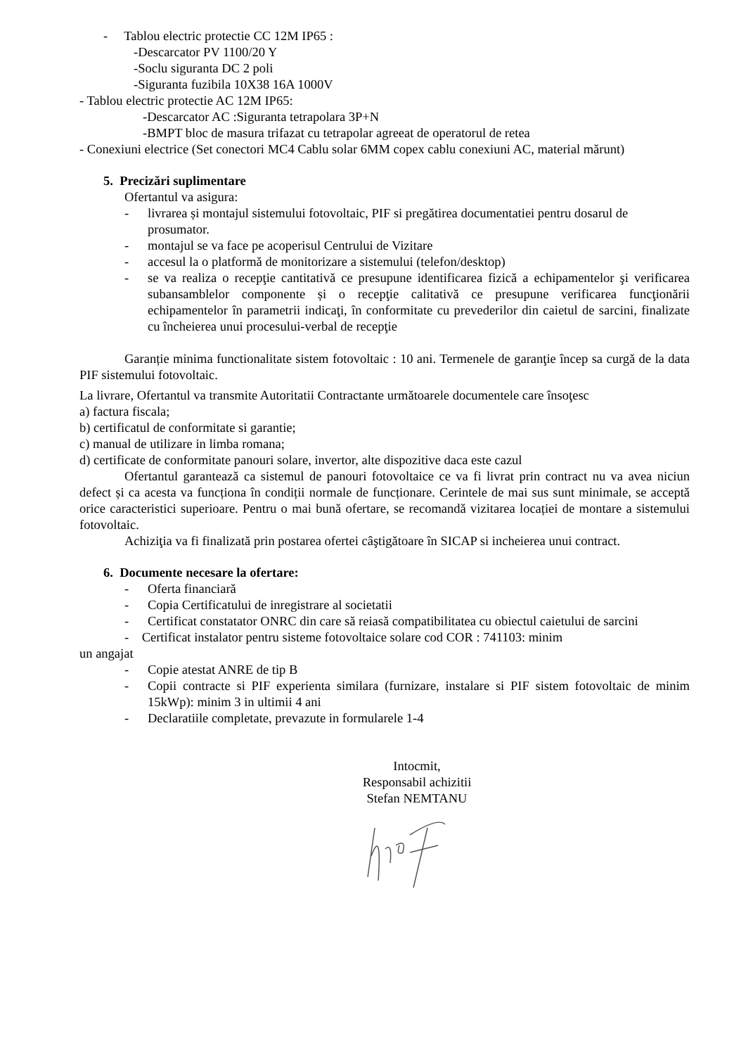- Tablou electric protectie CC 12M IP65 :
-Descarcator PV 1100/20 Y
-Soclu siguranta DC 2 poli
-Siguranta fuzibila 10X38 16A 1000V
- Tablou electric protectie AC 12M IP65:
-Descarcator AC :Siguranta tetrapolara 3P+N
-BMPT bloc de masura trifazat cu tetrapolar agreeat de operatorul de retea
- Conexiuni electrice (Set conectori MC4 Cablu solar 6MM copex cablu conexiuni AC, material mărunt)
5. Precizări suplimentare
Ofertantul va asigura:
- livrarea și montajul sistemului fotovoltaic, PIF si pregătirea documentatiei pentru dosarul de prosumator.
- montajul se va face pe acoperisul Centrului de Vizitare
- accesul la o platformă de monitorizare a sistemului (telefon/desktop)
- se va realiza o recepţie cantitativă ce presupune identificarea fizică a echipamentelor şi verificarea subansamblelor componente și o recepţie calitativă ce presupune verificarea funcţionării echipamentelor în parametrii indicaţi, în conformitate cu prevederilor din caietul de sarcini, finalizate cu încheierea unui procesului-verbal de recepţie
Garanție minima functionalitate sistem fotovoltaic : 10 ani. Termenele de garanţie încep sa curgă de la data PIF sistemului fotovoltaic.
La livrare, Ofertantul va transmite Autoritatii Contractante următoarele documentele care însoţesc
a) factura fiscala;
b) certificatul de conformitate si garantie;
c) manual de utilizare in limba romana;
d) certificate de conformitate panouri solare, invertor, alte dispozitive daca este cazul
Ofertantul garantează ca sistemul de panouri fotovoltaice ce va fi livrat prin contract nu va avea niciun defect și ca acesta va funcționa în condiții normale de funcționare. Cerintele de mai sus sunt minimale, se acceptă orice caracteristici superioare. Pentru o mai bună ofertare, se recomandă vizitarea locației de montare a sistemului fotovoltaic.
Achiziţia va fi finalizată prin postarea ofertei câştigătoare în SICAP si incheierea unui contract.
6. Documente necesare la ofertare:
- Oferta financiară
- Copia Certificatului de inregistrare al societatii
- Certificat constatator ONRC din care să reiasă compatibilitatea cu obiectul caietului de sarcini
- Certificat instalator pentru sisteme fotovoltaice solare cod COR : 741103: minim
un angajat
- Copie atestat ANRE de tip B
- Copii contracte si PIF experienta similara (furnizare, instalare si PIF sistem fotovoltaic de minim 15kWp): minim 3 in ultimii 4 ani
- Declaratiile completate, prevazute in formularele 1-4
Intocmit,
Responsabil achizitii
Stefan NEMTANU